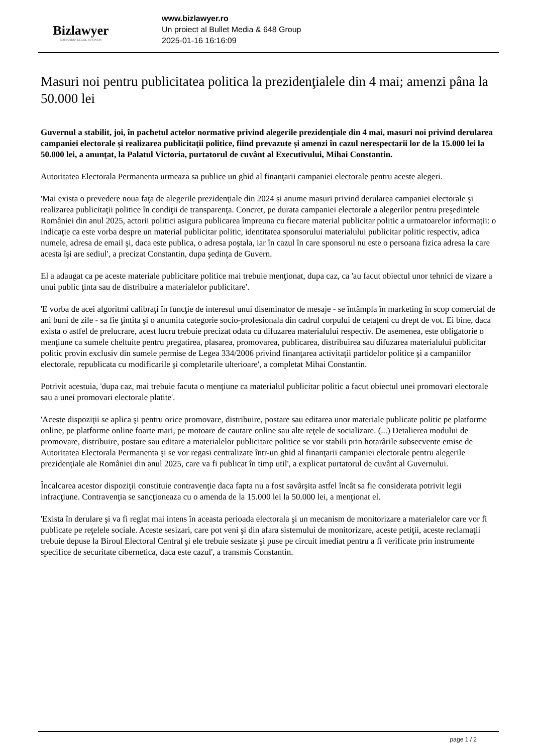Bizlawyer
ROMANIAN LEGAL BUSINESS
www.bizlawyer.ro
Un proiect al Bullet Media & 648 Group
2025-01-16 16:16:09
Masuri noi pentru publicitatea politica la prezidenţialele din 4 mai; amenzi pâna la 50.000 lei
Guvernul a stabilit, joi, în pachetul actelor normative privind alegerile prezidenţiale din 4 mai, masuri noi privind derularea campaniei electorale și realizarea publicitaţii politice, fiind prevazute și amenzi în cazul nerespectarii lor de la 15.000 lei la 50.000 lei, a anunţat, la Palatul Victoria, purtatorul de cuvânt al Executivului, Mihai Constantin.
Autoritatea Electorala Permanenta urmeaza sa publice un ghid al finanţarii campaniei electorale pentru aceste alegeri.
'Mai exista o prevedere noua faţa de alegerile prezidenţiale din 2024 și anume masuri privind derularea campaniei electorale şi realizarea publicitaţii politice în condiţii de transparenţa. Concret, pe durata campaniei electorale a alegerilor pentru preşedintele României din anul 2025, actorii politici asigura publicarea împreuna cu fiecare material publicitar politic a urmatoarelor informaţii: o indicaţie ca este vorba despre un material publicitar politic, identitatea sponsorului materialului publicitar politic respectiv, adica numele, adresa de email şi, daca este publica, o adresa poştala, iar în cazul în care sponsorul nu este o persoana fizica adresa la care acesta îşi are sediul', a precizat Constantin, dupa şedinţa de Guvern.
El a adaugat ca pe aceste materiale publicitare politice mai trebuie menţionat, dupa caz, ca 'au facut obiectul unor tehnici de vizare a unui public ţinta sau de distribuire a materialelor publicitare'.
'E vorba de acei algoritmi calibraţi în funcţie de interesul unui diseminator de mesaje - se întâmpla în marketing în scop comercial de ani buni de zile - sa fie ţintita şi o anumita categorie socio-profesionala din cadrul corpului de cetaţeni cu drept de vot. Ei bine, daca exista o astfel de prelucrare, acest lucru trebuie precizat odata cu difuzarea materialului respectiv. De asemenea, este obligatorie o menţiune ca sumele cheltuite pentru pregatirea, plasarea, promovarea, publicarea, distribuirea sau difuzarea materialului publicitar politic provin exclusiv din sumele permise de Legea 334/2006 privind finanţarea activitaţii partidelor politice şi a campaniilor electorale, republicata cu modificarile şi completarile ulterioare', a completat Mihai Constantin.
Potrivit acestuia, 'dupa caz, mai trebuie facuta o menţiune ca materialul publicitar politic a facut obiectul unei promovari electorale sau a unei promovari electorale platite'.
'Aceste dispoziţii se aplica şi pentru orice promovare, distribuire, postare sau editarea unor materiale publicate politic pe platforme online, pe platforme online foarte mari, pe motoare de cautare online sau alte reţele de socializare. (...) Detalierea modului de promovare, distribuire, postare sau editare a materialelor publicitare politice se vor stabili prin hotarârile subsecvente emise de Autoritatea Electorala Permanenta şi se vor regasi centralizate într-un ghid al finanţarii campaniei electorale pentru alegerile prezidenţiale ale României din anul 2025, care va fi publicat în timp util', a explicat purtatorul de cuvânt al Guvernului.
Încalcarea acestor dispoziţii constituie contravenţie daca fapta nu a fost savârşita astfel încât sa fie considerata potrivit legii infracţiune. Contravenţia se sancţioneaza cu o amenda de la 15.000 lei la 50.000 lei, a menţionat el.
'Exista în derulare şi va fi reglat mai intens în aceasta perioada electorala şi un mecanism de monitorizare a materialelor care vor fi publicate pe reţelele sociale. Aceste sesizari, care pot veni şi din afara sistemului de monitorizare, aceste petiţii, aceste reclamaţii trebuie depuse la Biroul Electoral Central şi ele trebuie sesizate şi puse pe circuit imediat pentru a fi verificate prin instrumente specifice de securitate cibernetica, daca este cazul', a transmis Constantin.
page 1 / 2